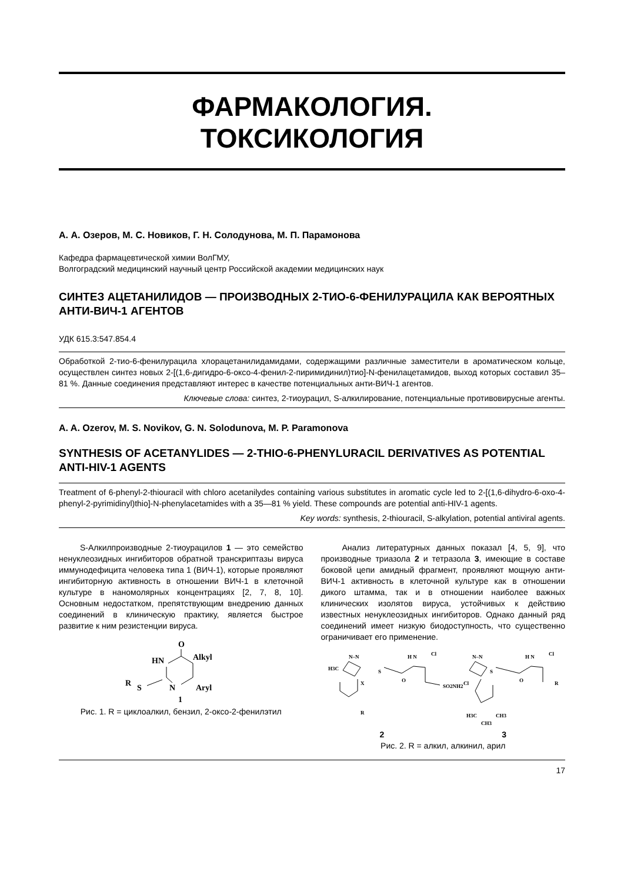ФАРМАКОЛОГИЯ.
ТОКСИКОЛОГИЯ
А. А. Озеров, М. С. Новиков, Г. Н. Солодунова, М. П. Парамонова
Кафедра фармацевтической химии ВолГМУ,
Волгоградский медицинский научный центр Российской академии медицинских наук
СИНТЕЗ АЦЕТАНИЛИДОВ — ПРОИЗВОДНЫХ 2-ТИО-6-ФЕНИЛУРАЦИЛА КАК ВЕРОЯТНЫХ АНТИ-ВИЧ-1 АГЕНТОВ
УДК 615.3:547.854.4
Обработкой 2-тио-6-фенилурацила хлорацетанилидамидами, содержащими различные заместители в ароматическом кольце, осуществлен синтез новых 2-[(1,6-дигидро-6-оксо-4-фенил-2-пиримидинил)тио]-N-фенилацетамидов, выход которых составил 35–81 %. Данные соединения представляют интерес в качестве потенциальных анти-ВИЧ-1 агентов.
Ключевые слова: синтез, 2-тиоурацил, S-алкилирование, потенциальные противовирусные агенты.
A. A. Ozerov, M. S. Novikov, G. N. Solodunova, M. P. Paramonova
SYNTHESIS OF ACETANYLIDES — 2-THIO-6-PHENYLURACIL DERIVATIVES AS POTENTIAL ANTI-HIV-1 AGENTS
Treatment of 6-phenyl-2-thiouracil with chloro acetanilydes containing various substitutes in aromatic cycle led to 2-[(1,6-dihydro-6-oxo-4-phenyl-2-pyrimidinyl)thio]-N-phenylacetamides with a 35—81 % yield. These compounds are potential anti-HIV-1 agents.
Key words: synthesis, 2-thiouracil, S-alkylation, potential antiviral agents.
S-Алкилпроизводные 2-тиоурацилов 1 — это семейство ненуклеозидных ингибиторов обратной транскриптазы вируса иммунодефицита человека типа 1 (ВИЧ-1), которые проявляют ингибиторную активность в отношении ВИЧ-1 в клеточной культуре в наномолярных концентрациях [2, 7, 8, 10]. Основным недостатком, препятствующим внедрению данных соединений в клиническую практику, является быстрое развитие к ним резистенции вируса.
O
HN
Alkyl
R
S
N
Aryl
1
Рис. 1. R = циклоалкил, бензил, 2-оксо-2-фенилэтил
Анализ литературных данных показал [4, 5, 9], что производные триазола 2 и тетразола 3, имеющие в составе боковой цепи амидный фрагмент, проявляют мощную анти-ВИЧ-1 активность в клеточной культуре как в отношении дикого штамма, так и в отношении наиболее важных клинических изолятов вируса, устойчивых к действию известных ненуклеозидных ингибиторов. Однако данный ряд соединений имеет низкую биодоступность, что существенно ограничивает его применение.
N–N
H3C
S
H N
Cl
O
SO2NH2
X
R
N–N
S
H N
Cl
O
R
Cl
H3C
CH3
CH3
2 3
Рис. 2. R = алкил, алкинил, арил
17